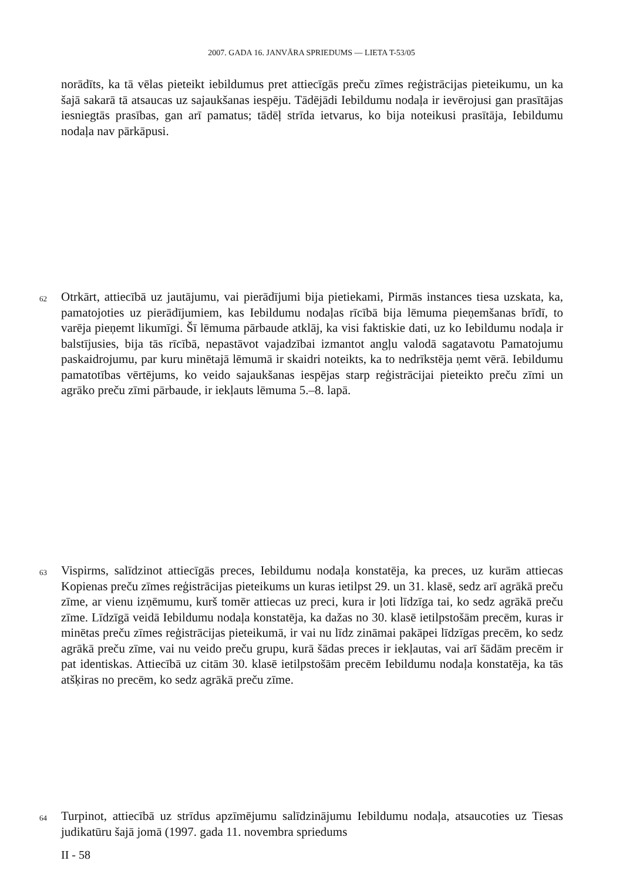2007. GADA 16. JANVĀRA SPRIEDUMS — LIETA T-53/05
norādīts, ka tā vēlas pieteikt iebildumus pret attiecīgās preču zīmes reģistrācijas pieteikumu, un ka šajā sakarā tā atsaucas uz sajaukšanas iespēju. Tādējādi Iebildumu nodaļa ir ievērojusi gan prasītājas iesniegtās prasības, gan arī pamatus; tādēļ strīda ietvarus, ko bija noteikusi prasītāja, Iebildumu nodaļa nav pārkāpusi.
62 Otrkārt, attiecībā uz jautājumu, vai pierādījumi bija pietiekami, Pirmās instances tiesa uzskata, ka, pamatojoties uz pierādījumiem, kas Iebildumu nodaļas rīcībā bija lēmuma pieņemšanas brīdī, to varēja pieņemt likumīgi. Šī lēmuma pārbaude atklāj, ka visi faktiskie dati, uz ko Iebildumu nodaļa ir balstījusies, bija tās rīcībā, nepastāvot vajadzībai izmantot angļu valodā sagatavotu Pamatojumu paskaidrojumu, par kuru minētajā lēmumā ir skaidri noteikts, ka to nedrīkstēja ņemt vērā. Iebildumu pamatotības vērtējums, ko veido sajaukšanas iespējas starp reģistrācijai pieteikto preču zīmi un agrāko preču zīmi pārbaude, ir iekļauts lēmuma 5.–8. lapā.
63 Vispirms, salīdzinot attiecīgās preces, Iebildumu nodaļa konstatēja, ka preces, uz kurām attiecas Kopienas preču zīmes reģistrācijas pieteikums un kuras ietilpst 29. un 31. klasē, sedz arī agrākā preču zīme, ar vienu izņēmumu, kurš tomēr attiecas uz preci, kura ir ļoti līdzīga tai, ko sedz agrākā preču zīme. Līdzīgā veidā Iebildumu nodaļa konstatēja, ka dažas no 30. klasē ietilpstošām precēm, kuras ir minētas preču zīmes reģistrācijas pieteikumā, ir vai nu līdz zināmai pakāpei līdzīgas precēm, ko sedz agrākā preču zīme, vai nu veido preču grupu, kurā šādas preces ir iekļautas, vai arī šādām precēm ir pat identiskas. Attiecībā uz citām 30. klasē ietilpstošām precēm Iebildumu nodaļa konstatēja, ka tās atšķiras no precēm, ko sedz agrākā preču zīme.
64 Turpinot, attiecībā uz strīdus apzīmējumu salīdzinājumu Iebildumu nodaļa, atsaucoties uz Tiesas judikatūru šajā jomā (1997. gada 11. novembra spriedums
II - 58